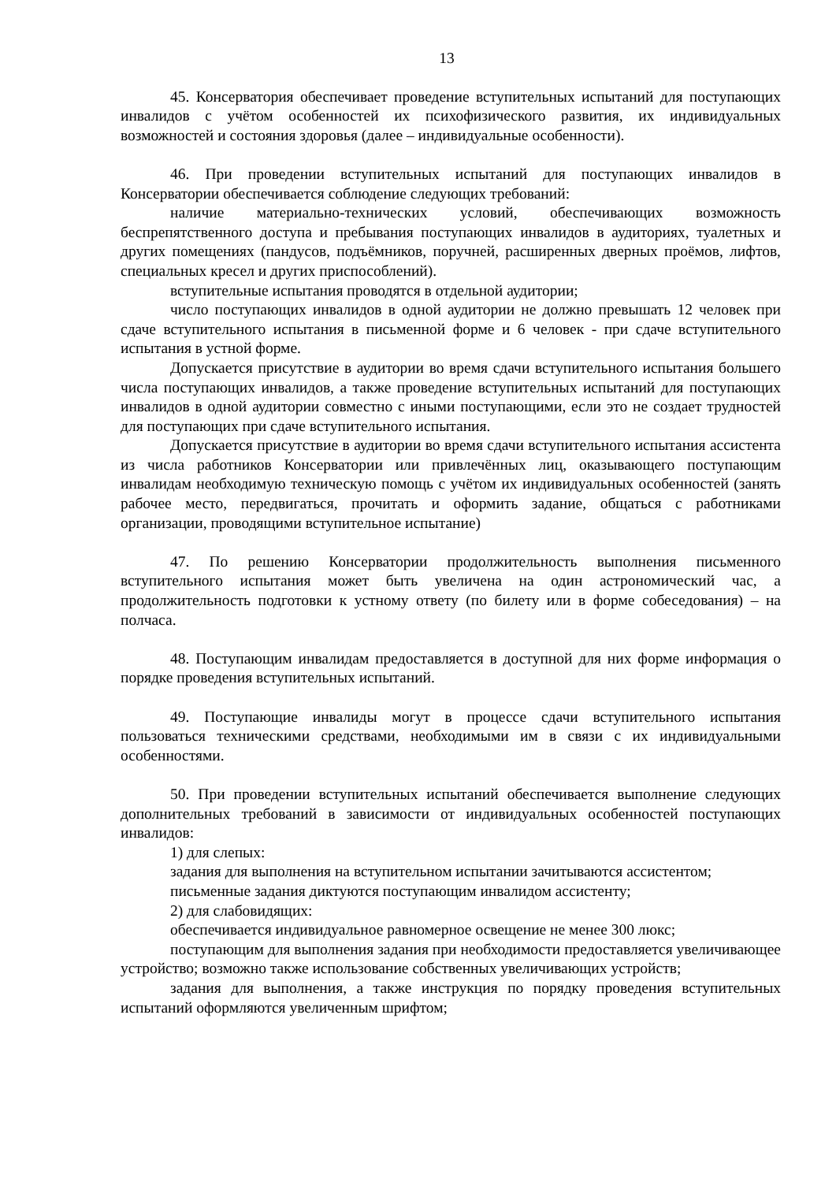13
45. Консерватория обеспечивает проведение вступительных испытаний для поступающих инвалидов с учётом особенностей их психофизического развития, их индивидуальных возможностей и состояния здоровья (далее – индивидуальные особенности).
46. При проведении вступительных испытаний для поступающих инвалидов в Консерватории обеспечивается соблюдение следующих требований:
наличие материально-технических условий, обеспечивающих возможность беспрепятственного доступа и пребывания поступающих инвалидов в аудиториях, туалетных и других помещениях (пандусов, подъёмников, поручней, расширенных дверных проёмов, лифтов, специальных кресел и других приспособлений).
вступительные испытания проводятся в отдельной аудитории;
число поступающих инвалидов в одной аудитории не должно превышать 12 человек при сдаче вступительного испытания в письменной форме и 6 человек - при сдаче вступительного испытания в устной форме.
Допускается присутствие в аудитории во время сдачи вступительного испытания большего числа поступающих инвалидов, а также проведение вступительных испытаний для поступающих инвалидов в одной аудитории совместно с иными поступающими, если это не создает трудностей для поступающих при сдаче вступительного испытания.
Допускается присутствие в аудитории во время сдачи вступительного испытания ассистента из числа работников Консерватории или привлечённых лиц, оказывающего поступающим инвалидам необходимую техническую помощь с учётом их индивидуальных особенностей (занять рабочее место, передвигаться, прочитать и оформить задание, общаться с работниками организации, проводящими вступительное испытание)
47. По решению Консерватории продолжительность выполнения письменного вступительного испытания может быть увеличена на один астрономический час, а продолжительность подготовки к устному ответу (по билету или в форме собеседования) – на полчаса.
48. Поступающим инвалидам предоставляется в доступной для них форме информация о порядке проведения вступительных испытаний.
49. Поступающие инвалиды могут в процессе сдачи вступительного испытания пользоваться техническими средствами, необходимыми им в связи с их индивидуальными особенностями.
50. При проведении вступительных испытаний обеспечивается выполнение следующих дополнительных требований в зависимости от индивидуальных особенностей поступающих инвалидов:
1) для слепых:
задания для выполнения на вступительном испытании зачитываются ассистентом;
письменные задания диктуются поступающим инвалидом ассистенту;
2) для слабовидящих:
обеспечивается индивидуальное равномерное освещение не менее 300 люкс;
поступающим для выполнения задания при необходимости предоставляется увеличивающее устройство; возможно также использование собственных увеличивающих устройств;
задания для выполнения, а также инструкция по порядку проведения вступительных испытаний оформляются увеличенным шрифтом;